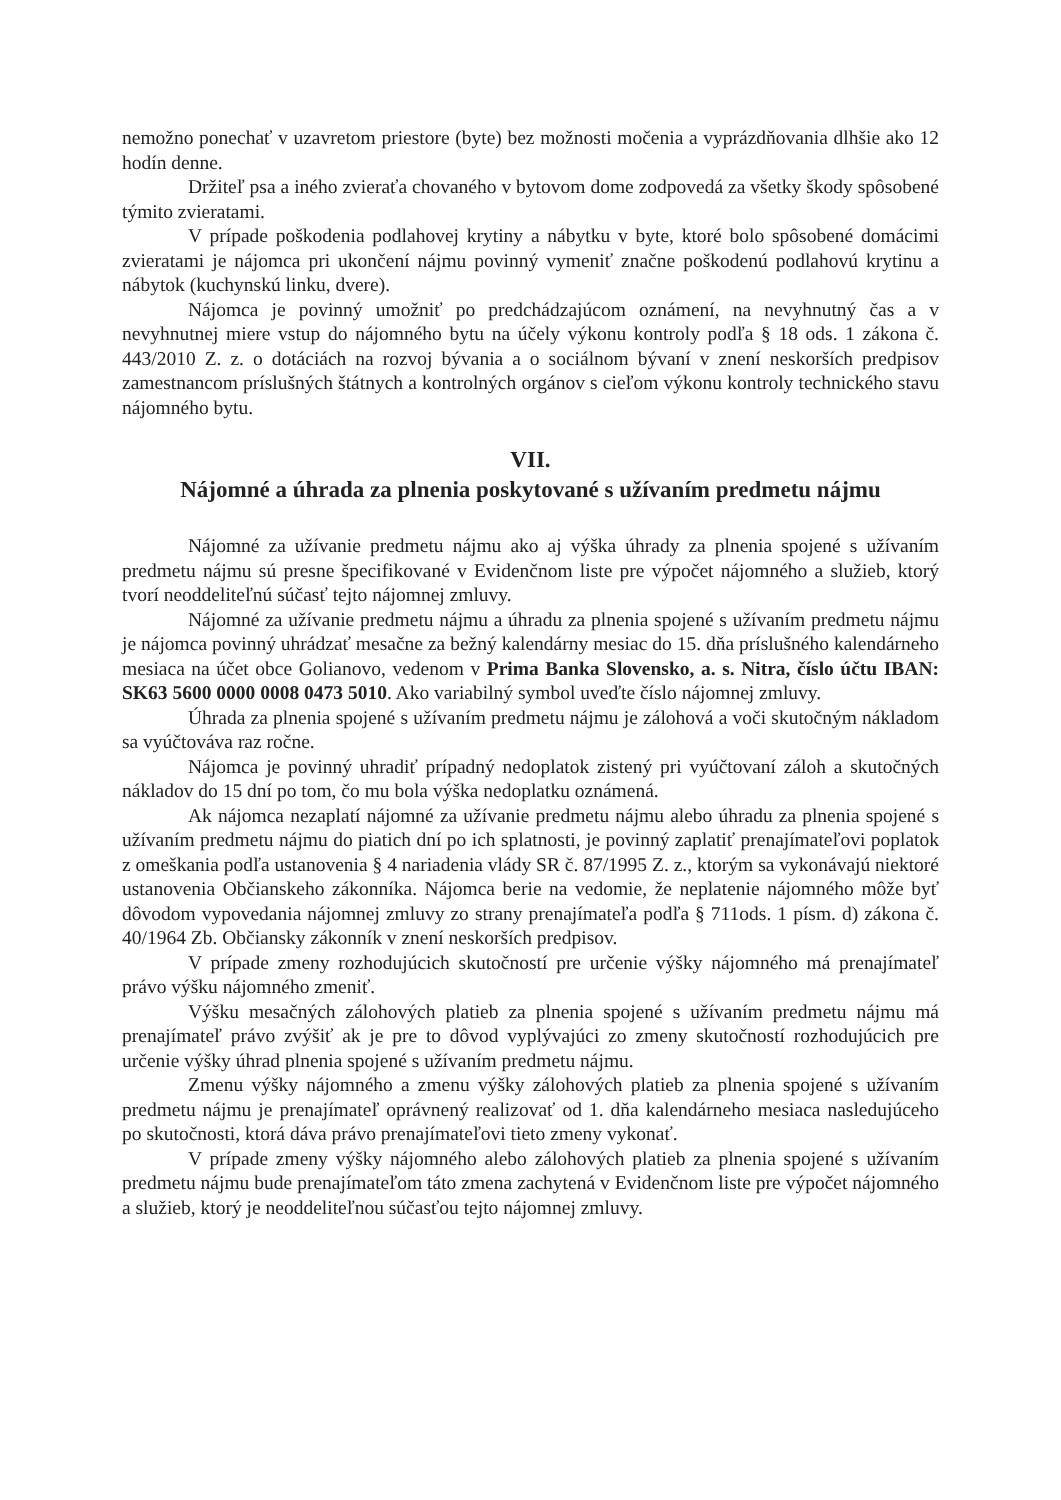nemožno ponechať v uzavretom priestore (byte) bez možnosti močenia a vyprázdňovania dlhšie ako 12 hodín denne.
Držiteľ psa a iného zvieraťa chovaného v bytovom dome zodpovedá za všetky škody spôsobené týmito zvieratami.
V prípade poškodenia podlahovej krytiny a nábytku v byte, ktoré bolo spôsobené domácimi zvieratami je nájomca pri ukončení nájmu povinný vymeniť značne poškodenú podlahovú krytinu a nábytok (kuchynskú linku, dvere).
Nájomca je povinný umožniť po predchádzajúcom oznámení, na nevyhnutný čas a v nevyhnutnej miere vstup do nájomného bytu na účely výkonu kontroly podľa § 18 ods. 1 zákona č. 443/2010 Z. z. o dotáciách na rozvoj bývania a o sociálnom bývaní v znení neskorších predpisov zamestnancom príslušných štátnych a kontrolných orgánov s cieľom výkonu kontroly technického stavu nájomného bytu.
VII.
Nájomné a úhrada za plnenia poskytované s užívaním predmetu nájmu
Nájomné za užívanie predmetu nájmu ako aj výška úhrady za plnenia spojené s užívaním predmetu nájmu sú presne špecifikované v Evidenčnom liste pre výpočet nájomného a služieb, ktorý tvorí neoddeliteľnú súčasť tejto nájomnej zmluvy.
Nájomné za užívanie predmetu nájmu a úhradu za plnenia spojené s užívaním predmetu nájmu je nájomca povinný uhrádzať mesačne za bežný kalendárny mesiac do 15. dňa príslušného kalendárneho mesiaca na účet obce Golianovo, vedenom v Prima Banka Slovensko, a. s. Nitra, číslo účtu IBAN: SK63 5600 0000 0008 0473 5010. Ako variabilný symbol uveďte číslo nájomnej zmluvy.
Úhrada za plnenia spojené s užívaním predmetu nájmu je zálohová a voči skutočným nákladom sa vyúčtováva raz ročne.
Nájomca je povinný uhradiť prípadný nedoplatok zistený pri vyúčtovaní záloh a skutočných nákladov do 15 dní po tom, čo mu bola výška nedoplatku oznámená.
Ak nájomca nezaplatí nájomné za užívanie predmetu nájmu alebo úhradu za plnenia spojené s užívaním predmetu nájmu do piatich dní po ich splatnosti, je povinný zaplatiť prenajímateľovi poplatok z omeškania podľa ustanovenia § 4 nariadenia vlády SR č. 87/1995 Z. z., ktorým sa vykonávajú niektoré ustanovenia Občianskeho zákonníka. Nájomca berie na vedomie, že neplatenie nájomného môže byť dôvodom vypovedania nájomnej zmluvy zo strany prenajímateľa podľa § 711ods. 1 písm. d) zákona č. 40/1964 Zb. Občiansky zákonník v znení neskorších predpisov.
V prípade zmeny rozhodujúcich skutočností pre určenie výšky nájomného má prenajímateľ právo výšku nájomného zmeniť.
Výšku mesačných zálohových platieb za plnenia spojené s užívaním predmetu nájmu má prenajímateľ právo zvýšiť ak je pre to dôvod vyplývajúci zo zmeny skutočností rozhodujúcich pre určenie výšky úhrad plnenia spojené s užívaním predmetu nájmu.
Zmenu výšky nájomného a zmenu výšky zálohových platieb za plnenia spojené s užívaním predmetu nájmu je prenajímateľ oprávnený realizovať od 1. dňa kalendárneho mesiaca nasledujúceho po skutočnosti, ktorá dáva právo prenajímateľovi tieto zmeny vykonať.
V prípade zmeny výšky nájomného alebo zálohových platieb za plnenia spojené s užívaním predmetu nájmu bude prenajímateľom táto zmena zachytená v Evidenčnom liste pre výpočet nájomného a služieb, ktorý je neoddeliteľnou súčasťou tejto nájomnej zmluvy.